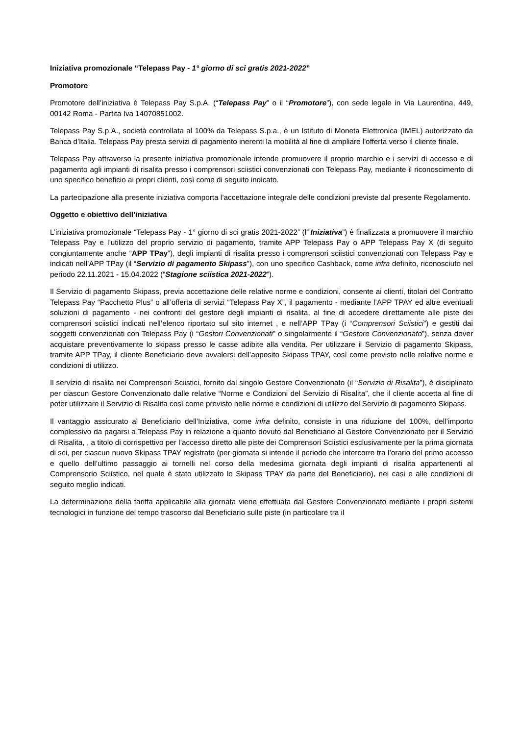Iniziativa promozionale “Telepass Pay - 1° giorno di sci gratis 2021-2022”
Promotore
Promotore dell’iniziativa è Telepass Pay S.p.A. (“Telepass Pay” o il “Promotore”), con sede legale in Via Laurentina, 449, 00142 Roma - Partita Iva 14070851002.
Telepass Pay S.p.A., società controllata al 100% da Telepass S.p.a., è un Istituto di Moneta Elettronica (IMEL) autorizzato da Banca d'Italia. Telepass Pay presta servizi di pagamento inerenti la mobilità al fine di ampliare l'offerta verso il cliente finale.
Telepass Pay attraverso la presente iniziativa promozionale intende promuovere il proprio marchio e i servizi di accesso e di pagamento agli impianti di risalita presso i comprensori sciistici convenzionati con Telepass Pay, mediante il riconoscimento di uno specifico beneficio ai propri clienti, così come di seguito indicato.
La partecipazione alla presente iniziativa comporta l’accettazione integrale delle condizioni previste dal presente Regolamento.
Oggetto e obiettivo dell’iniziativa
L’iniziativa promozionale “Telepass Pay - 1° giorno di sci gratis 2021-2022” (l’”Iniziativa”) è finalizzata a promuovere il marchio Telepass Pay e l’utilizzo del proprio servizio di pagamento, tramite APP Telepass Pay o APP Telepass Pay X (di seguito congiuntamente anche “APP TPay”), degli impianti di risalita presso i comprensori sciistici convenzionati con Telepass Pay e indicati nell’APP TPay (il “Servizio di pagamento Skipass”), con uno specifico Cashback, come infra definito, riconosciuto nel periodo 22.11.2021 - 15.04.2022 (“Stagione sciistica 2021-2022”).
Il Servizio di pagamento Skipass, previa accettazione delle relative norme e condizioni, consente ai clienti, titolari del Contratto Telepass Pay “Pacchetto Plus” o all’offerta di servizi “Telepass Pay X”, il pagamento - mediante l’APP TPAY ed altre eventuali soluzioni di pagamento - nei confronti del gestore degli impianti di risalita, al fine di accedere direttamente alle piste dei comprensori sciistici indicati nell’elenco riportato sul sito internet , e nell’APP TPay (i “Comprensori Sciistici”) e gestiti dai soggetti convenzionati con Telepass Pay (i “Gestori Convenzionati” o singolarmente il “Gestore Convenzionato”), senza dover acquistare preventivamente lo skipass presso le casse adibite alla vendita. Per utilizzare il Servizio di pagamento Skipass, tramite APP TPay, il cliente Beneficiario deve avvalersi dell’apposito Skipass TPAY, così come previsto nelle relative norme e condizioni di utilizzo.
Il servizio di risalita nei Comprensori Sciistici, fornito dal singolo Gestore Convenzionato (il “Servizio di Risalita”), è disciplinato per ciascun Gestore Convenzionato dalle relative “Norme e Condizioni del Servizio di Risalita”, che il cliente accetta al fine di poter utilizzare il Servizio di Risalita così come previsto nelle norme e condizioni di utilizzo del Servizio di pagamento Skipass.
Il vantaggio assicurato al Beneficiario dell’Iniziativa, come infra definito, consiste in una riduzione del 100%, dell’importo complessivo da pagarsi a Telepass Pay in relazione a quanto dovuto dal Beneficiario al Gestore Convenzionato per il Servizio di Risalita, , a titolo di corrispettivo per l’accesso diretto alle piste dei Comprensori Sciistici esclusivamente per la prima giornata di sci, per ciascun nuovo Skipass TPAY registrato (per giornata si intende il periodo che intercorre tra l’orario del primo accesso e quello dell’ultimo passaggio ai tornelli nel corso della medesima giornata degli impianti di risalita appartenenti al Comprensorio Sciistico, nel quale è stato utilizzato lo Skipass TPAY da parte del Beneficiario), nei casi e alle condizioni di seguito meglio indicati.
La determinazione della tariffa applicabile alla giornata viene effettuata dal Gestore Convenzionato mediante i propri sistemi tecnologici in funzione del tempo trascorso dal Beneficiario sulle piste (in particolare tra il